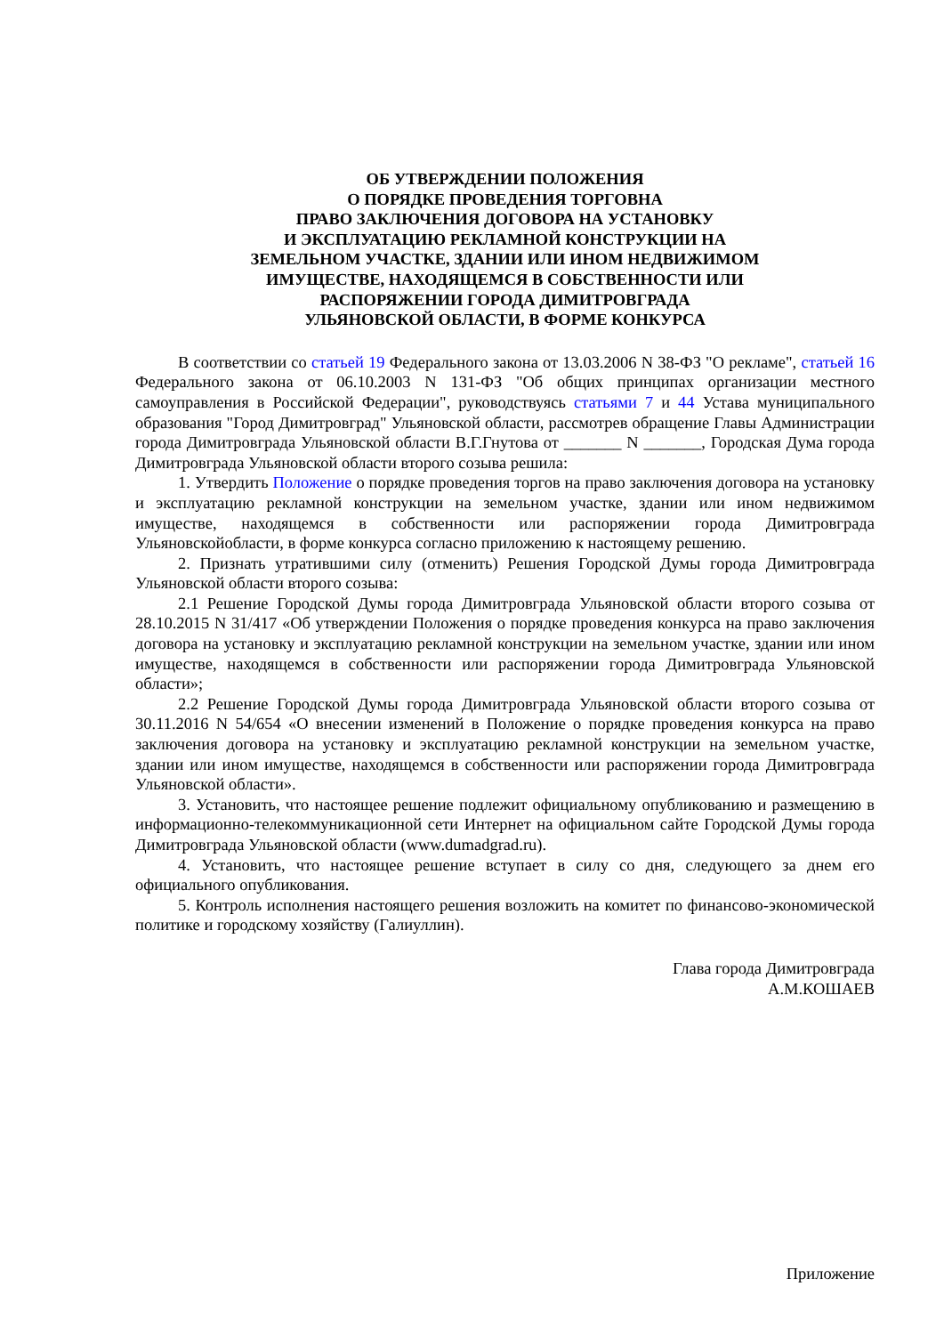ОБ УТВЕРЖДЕНИИ ПОЛОЖЕНИЯ
О ПОРЯДКЕ ПРОВЕДЕНИЯ ТОРГОВНА
ПРАВО ЗАКЛЮЧЕНИЯ ДОГОВОРА НА УСТАНОВКУ
И ЭКСПЛУАТАЦИЮ РЕКЛАМНОЙ КОНСТРУКЦИИ НА
ЗЕМЕЛЬНОМ УЧАСТКЕ, ЗДАНИИ ИЛИ ИНОМ НЕДВИЖИМОМ
ИМУЩЕСТВЕ, НАХОДЯЩЕМСЯ В СОБСТВЕННОСТИ ИЛИ
РАСПОРЯЖЕНИИ ГОРОДА ДИМИТРОВГРАДА
УЛЬЯНОВСКОЙ ОБЛАСТИ, В ФОРМЕ КОНКУРСА
В соответствии со статьей 19 Федерального закона от 13.03.2006 N 38-ФЗ "О рекламе", статьей 16 Федерального закона от 06.10.2003 N 131-ФЗ "Об общих принципах организации местного самоуправления в Российской Федерации", руководствуясь статьями 7 и 44 Устава муниципального образования "Город Димитровград" Ульяновской области, рассмотрев обращение Главы Администрации города Димитровграда Ульяновской области В.Г.Гнутова от _______ N _______, Городская Дума города Димитровграда Ульяновской области второго созыва решила:
1. Утвердить Положение о порядке проведения торгов на право заключения договора на установку и эксплуатацию рекламной конструкции на земельном участке, здании или ином недвижимом имуществе, находящемся в собственности или распоряжении города Димитровграда Ульяновскойобласти, в форме конкурса согласно приложению к настоящему решению.
2. Признать утратившими силу (отменить) Решения Городской Думы города Димитровграда Ульяновской области второго созыва:
2.1 Решение Городской Думы города Димитровграда Ульяновской области второго созыва от 28.10.2015 N 31/417 «Об утверждении Положения о порядке проведения конкурса на право заключения договора на установку и эксплуатацию рекламной конструкции на земельном участке, здании или ином имуществе, находящемся в собственности или распоряжении города Димитровграда Ульяновской области»;
2.2 Решение Городской Думы города Димитровграда Ульяновской области второго созыва от 30.11.2016 N 54/654 «О внесении изменений в Положение о порядке проведения конкурса на право заключения договора на установку и эксплуатацию рекламной конструкции на земельном участке, здании или ином имуществе, находящемся в собственности или распоряжении города Димитровграда Ульяновской области».
3. Установить, что настоящее решение подлежит официальному опубликованию и размещению в информационно-телекоммуникационной сети Интернет на официальном сайте Городской Думы города Димитровграда Ульяновской области (www.dumadgrad.ru).
4. Установить, что настоящее решение вступает в силу со дня, следующего за днем его официального опубликования.
5. Контроль исполнения настоящего решения возложить на комитет по финансово-экономической политике и городскому хозяйству (Галиуллин).
Глава города Димитровграда
А.М.КОШАЕВ
Приложение